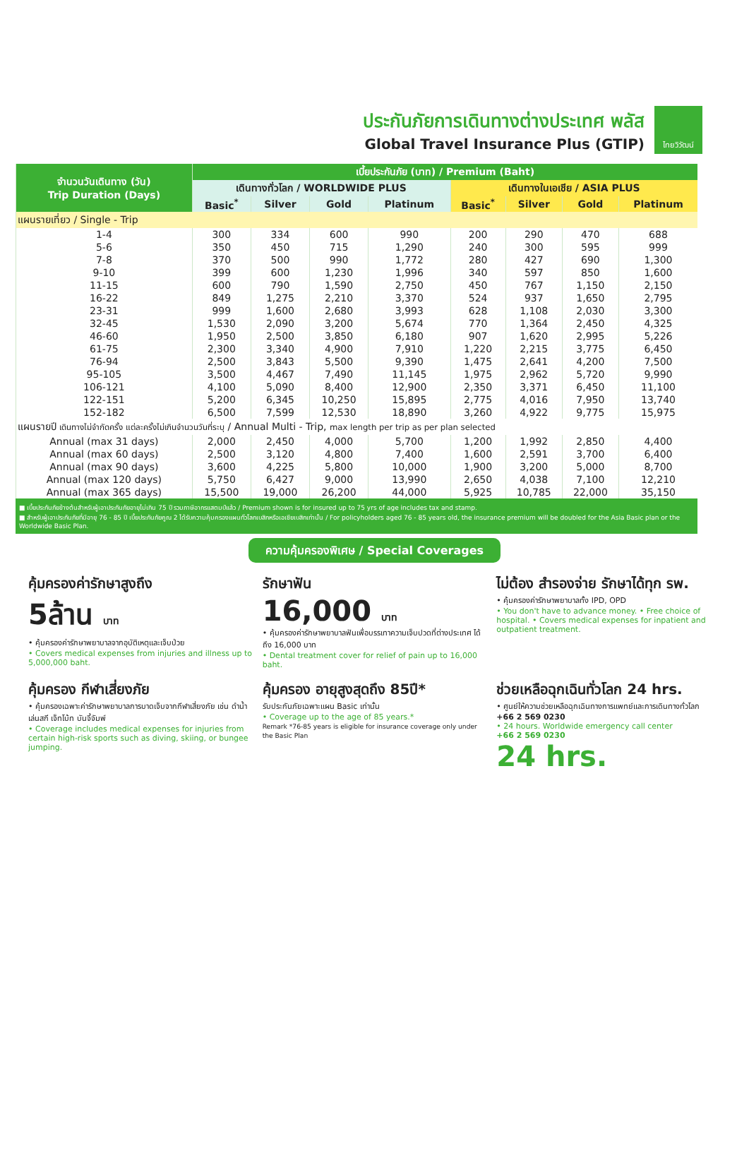ประกันภัยการเดินทางต่างประเทศ พลัส
Global Travel Insurance Plus (GTIP)
ไทยวิวัฒน์
| จำนวนวันเดินทาง (วัน) Trip Duration (Days) | เบี้ยประกันภัย (บาท) / Premium (Baht) | | | | | | | |
| --- | --- | --- | --- | --- | --- | --- | --- | --- |
| | เดินทางทั่วโลก / WORLDWIDE PLUS | | | | เดินทางในเอเชีย / ASIA PLUS | | | |
| | Basic<sup>*</sup> | Silver | Gold | Platinum | Basic<sup>*</sup> | Silver | Gold | Platinum |
| แผนรายเที่ยว / Single - Trip | | | | | | | | |
| 1-4 | 300 | 334 | 600 | 990 | 200 | 290 | 470 | 688 |
| 5-6 | 350 | 450 | 715 | 1,290 | 240 | 300 | 595 | 999 |
| 7-8 | 370 | 500 | 990 | 1,772 | 280 | 427 | 690 | 1,300 |
| 9-10 | 399 | 600 | 1,230 | 1,996 | 340 | 597 | 850 | 1,600 |
| 11-15 | 600 | 790 | 1,590 | 2,750 | 450 | 767 | 1,150 | 2,150 |
| 16-22 | 849 | 1,275 | 2,210 | 3,370 | 524 | 937 | 1,650 | 2,795 |
| 23-31 | 999 | 1,600 | 2,680 | 3,993 | 628 | 1,108 | 2,030 | 3,300 |
| 32-45 | 1,530 | 2,090 | 3,200 | 5,674 | 770 | 1,364 | 2,450 | 4,325 |
| 46-60 | 1,950 | 2,500 | 3,850 | 6,180 | 907 | 1,620 | 2,995 | 5,226 |
| 61-75 | 2,300 | 3,340 | 4,900 | 7,910 | 1,220 | 2,215 | 3,775 | 6,450 |
| 76-94 | 2,500 | 3,843 | 5,500 | 9,390 | 1,475 | 2,641 | 4,200 | 7,500 |
| 95-105 | 3,500 | 4,467 | 7,490 | 11,145 | 1,975 | 2,962 | 5,720 | 9,990 |
| 106-121 | 4,100 | 5,090 | 8,400 | 12,900 | 2,350 | 3,371 | 6,450 | 11,100 |
| 122-151 | 5,200 | 6,345 | 10,250 | 15,895 | 2,775 | 4,016 | 7,950 | 13,740 |
| 152-182 | 6,500 | 7,599 | 12,530 | 18,890 | 3,260 | 4,922 | 9,775 | 15,975 |
| แผนรายปี เดินทางไม่จำกัดครั้ง แต่ละครั้งไม่เกินจำนวนวันที่ระบุ / Annual Multi - Trip, max length per trip as per plan selected | | | | | | | | |
| Annual (max 31 days) | 2,000 | 2,450 | 4,000 | 5,700 | 1,200 | 1,992 | 2,850 | 4,400 |
| Annual (max 60 days) | 2,500 | 3,120 | 4,800 | 7,400 | 1,600 | 2,591 | 3,700 | 6,400 |
| Annual (max 90 days) | 3,600 | 4,225 | 5,800 | 10,000 | 1,900 | 3,200 | 5,000 | 8,700 |
| Annual (max 120 days) | 5,750 | 6,427 | 9,000 | 13,990 | 2,650 | 4,038 | 7,100 | 12,210 |
| Annual (max 365 days) | 15,500 | 19,000 | 26,200 | 44,000 | 5,925 | 10,785 | 22,000 | 35,150 |
■ เบี้ยประกันภัยข้างต้นสำหรับผู้เอาประกันภัยอายุไม่เกิน 75 ปี รวมภาษีอากรแสตมป์แล้ว / Premium shown is for insured up to 75 yrs of age includes tax and stamp.
■ สำหรับผู้เอาประกันภัยที่มีอายุ 76 - 85 ปี เบี้ยประกันภัยคูณ 2 ได้รับความคุ้มครองแผนทั่วโลกเบสิกหรือเอเชียเบสิกเท่านั้น / For policyholders aged 76 - 85 years old, the insurance premium will be doubled for the Asia Basic plan or the Worldwide Basic Plan.
ความคุ้มครองพิเศษ / Special Coverages
คุ้มครองค่ารักษาสูงถึง
5ล้าน บาท
• คุ้มครองค่ารักษาพยาบาลจากอุบัติเหตุและเจ็บป่วย
• Covers medical expenses from injuries and illness up to 5,000,000 baht.
รักษาฟัน
16,000 บาท
• คุ้มครองค่ารักษาพยาบาลฟันเพื่อบรรเทาความเจ็บปวดที่ต่างประเทศ ได้ถึง 16,000 บาท
• Dental treatment cover for relief of pain up to 16,000 baht.
ไม่ต้อง สำรองจ่าย รักษาได้ทุก รพ.
• คุ้มครองค่ารักษาพยาบาลทั้ง IPD, OPD
• You don't have to advance money. • Free choice of hospital. • Covers medical expenses for inpatient and outpatient treatment.
คุ้มครอง กีฬาเสี่ยงภัย
• คุ้มครองเฉพาะค่ารักษาพยาบาลการบาดเจ็บจากกีฬาเสี่ยงภัย เช่น ดำน้ำ เล่นสกี เจ็ทโบ้ท บันจี้จัมพ์
• Coverage includes medical expenses for injuries from certain high-risk sports such as diving, skiing, or bungee jumping.
คุ้มครอง อายุสูงสุดถึง 85ปี*
รับประกันภัยเฉพาะแผน Basic เท่านั้น
• Coverage up to the age of 85 years.*
Remark *76-85 years is eligible for insurance coverage only under the Basic Plan
ช่วยเหลือฉุกเฉินทั่วโลก 24 hrs.
• ศูนย์ให้ความช่วยเหลือฉุกเฉินทางการแพทย์และการเดินทางทั่วโลก
+66 2 569 0230
• 24 hours. Worldwide emergency call center
+66 2 569 0230
24 hrs.